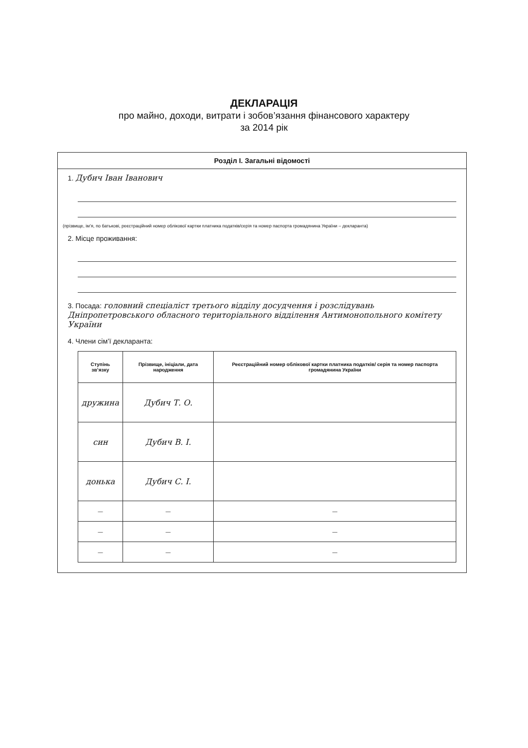ДЕКЛАРАЦІЯ
про майно, доходи, витрати і зобов’язання фінансового характеру
за 2014 рік
Розділ І. Загальні відомості
1. Дубич Іван Іванович
(прізвище, ім’я, по батькові, реєстраційний номер облікової картки платника податків/серія та номер паспорта громадянина України – декларанта)
2. Місце проживання:
3. Посада: головний спеціаліст третього відділу досудчення і розслідувань Дніпропетровського обласного територіального відділення Антимонопольного комітету України
4. Члени сім’ї декларанта:
| Ступінь зв’язку | Прізвище, ініціали, дата народження | Реєстраційний номер облікової картки платника податків/ серія та номер паспорта громадянина України |
| --- | --- | --- |
| дружина | Дубич Т. О. | |
| син | Дубич В. І. | |
| донька | Дубич С. І. | |
| — | — | — |
| — | — | — |
| — | — | — |